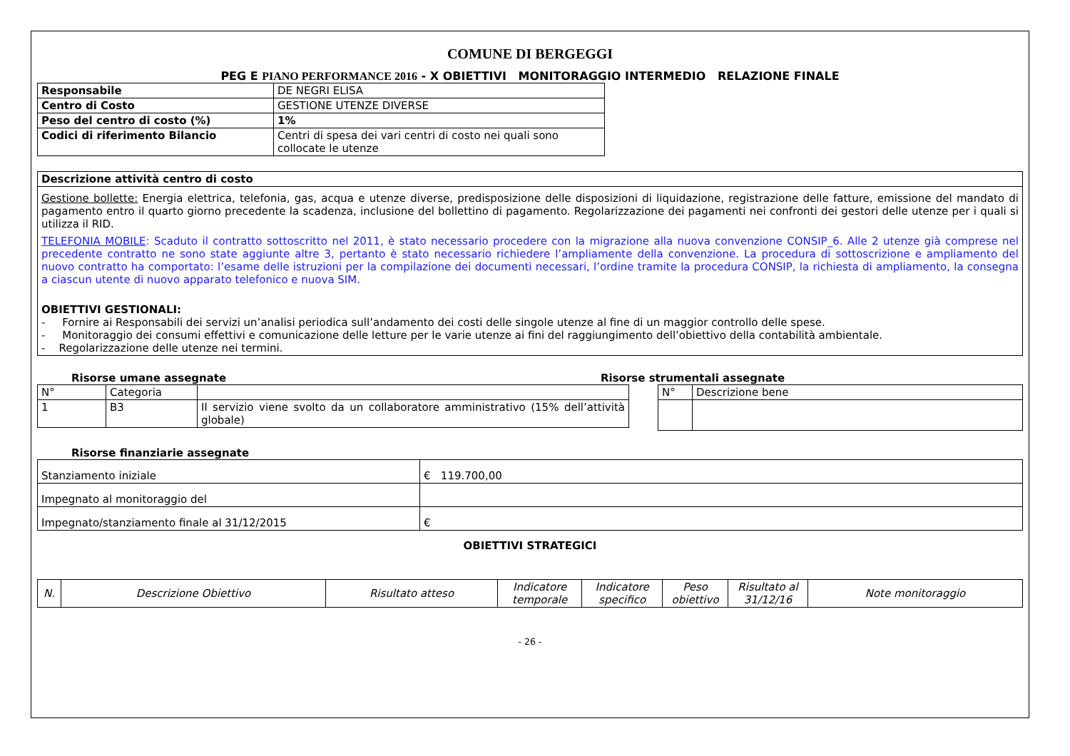COMUNE DI BERGEGGI
PEG E PIANO PERFORMANCE 2016 - X OBIETTIVI MONITORAGGIO INTERMEDIO RELAZIONE FINALE
| Responsabile | DE NEGRI ELISA |
| Centro di Costo | GESTIONE UTENZE DIVERSE |
| Peso del centro di costo (%) | 1% |
| Codici di riferimento Bilancio | Centri di spesa dei vari centri di costo nei quali sono collocate le utenze |
| Descrizione attività centro di costo |
| Gestione bollette: Energia elettrica, telefonia, gas, acqua e utenze diverse, predisposizione delle disposizioni di liquidazione, registrazione delle fatture, emissione del mandato di pagamento entro il quarto giorno precedente la scadenza, inclusione del bollettino di pagamento. Regolarizzazione dei pagamenti nei confronti dei gestori delle utenze per i quali si utilizza il RID. TELEFONIA MOBILE : Scaduto il contratto sottoscritto nel 2011, è stato necessario procedere con la migrazione alla nuova convenzione CONSIP_6. Alle 2 utenze già comprese nel precedente contratto ne sono state aggiunte altre 3, pertanto è stato necessario richiedere l’ampliamente della convenzione. La procedura di sottoscrizione e ampliamento del nuovo contratto ha comportato: l’esame delle istruzioni per la compilazione dei documenti necessari, l’ordine tramite la procedura CONSIP, la richiesta di ampliamento, la consegna a ciascun utente di nuovo apparato telefonico e nuova SIM. OBIETTIVI GESTIONALI: - Fornire ai Responsabili dei servizi un’analisi periodica sull’andamento dei costi delle singole utenze al fine di un maggior controllo delle spese. - Monitoraggio dei consumi effettivi e comunicazione delle letture per le varie utenze ai fini del raggiungimento dell’obiettivo della contabilità ambientale. - Regolarizzazione delle utenze nei termini. |
Risorse umane assegnate
| N° | Categoria | |
| 1 | B3 | Il servizio viene svolto da un collaboratore amministrativo (15% dell’attività globale) |
Risorse strumentali assegnate
| N° | Descrizione bene |
Risorse finanziarie assegnate
| Stanziamento iniziale | € 119.700,00 |
| Impegnato al monitoraggio del | |
| Impegnato/stanziamento finale al 31/12/2015 | € |
OBIETTIVI STRATEGICI
| N. | Descrizione Obiettivo | Risultato atteso | Indicatore temporale | Indicatore specifico | Peso obiettivo | Risultato al 31/12/16 | Note monitoraggio |
| --- | --- | --- | --- | --- | --- | --- | --- |
- 26 -